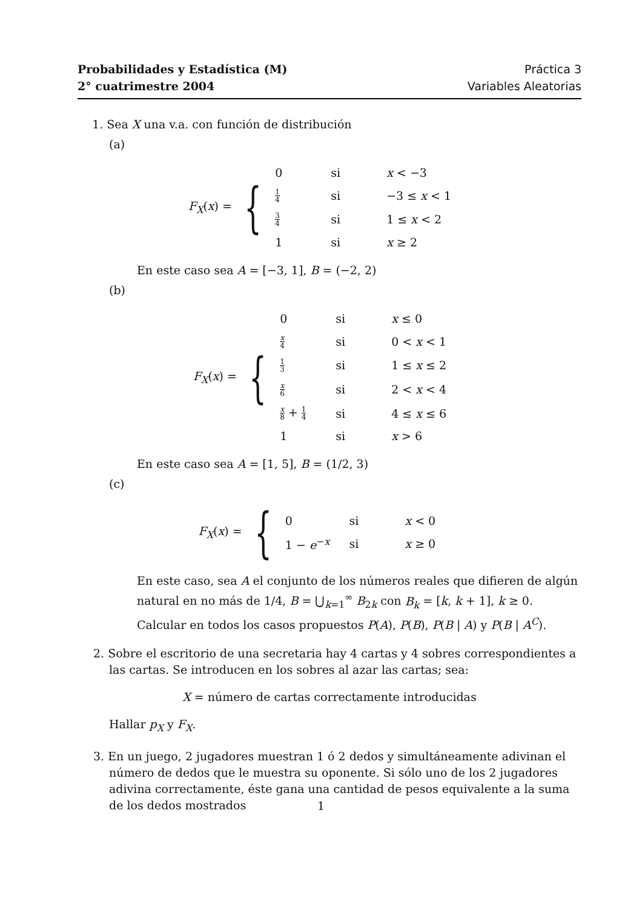Probabilidades y Estadística (M)
2° cuatrimestre 2004
Práctica 3
Variables Aleatorias
1. Sea X una v.a. con función de distribución
(a)
F<sub>X</sub>(x) = {
| 0 | si | x < −3 |
| 1 4 | si | −3 ≤ x < 1 |
| 3 4 | si | 1 ≤ x < 2 |
| 1 | si | x ≥ 2 |
En este caso sea A = [−3, 1], B = (−2, 2)
(b)
F<sub>X</sub>(x) = {
| 0 | si | x ≤ 0 |
| x 4 | si | 0 < x < 1 |
| 1 3 | si | 1 ≤ x ≤ 2 |
| x 6 | si | 2 < x < 4 |
| x 8 + 1 4 | si | 4 ≤ x ≤ 6 |
| 1 | si | x > 6 |
En este caso sea A = [1, 5], B = (1/2, 3)
(c)
F<sub>X</sub>(x) = {
| 0 | si | x < 0 |
| 1 − e<sup>−x</sup> | si | x ≥ 0 |
En este caso, sea A el conjunto de los números reales que difieren de algún natural en no más de 1/4, B = ⋃<sub>k=1</sub><sup>∞</sup> B<sub>2k</sub> con B<sub>k</sub> = [k, k + 1], k ≥ 0.
Calcular en todos los casos propuestos P(A), P(B), P(B | A) y P(B | A<sup>C</sup>).
2. Sobre el escritorio de una secretaria hay 4 cartas y 4 sobres correspondientes a las cartas. Se introducen en los sobres al azar las cartas; sea:
X = número de cartas correctamente introducidas
Hallar p<sub>X</sub> y F<sub>X</sub>.
3. En un juego, 2 jugadores muestran 1 ó 2 dedos y simultáneamente adivinan el número de dedos que le muestra su oponente. Si sólo uno de los 2 jugadores adivina correctamente, éste gana una cantidad de pesos equivalente a la suma de los dedos mostrados
1